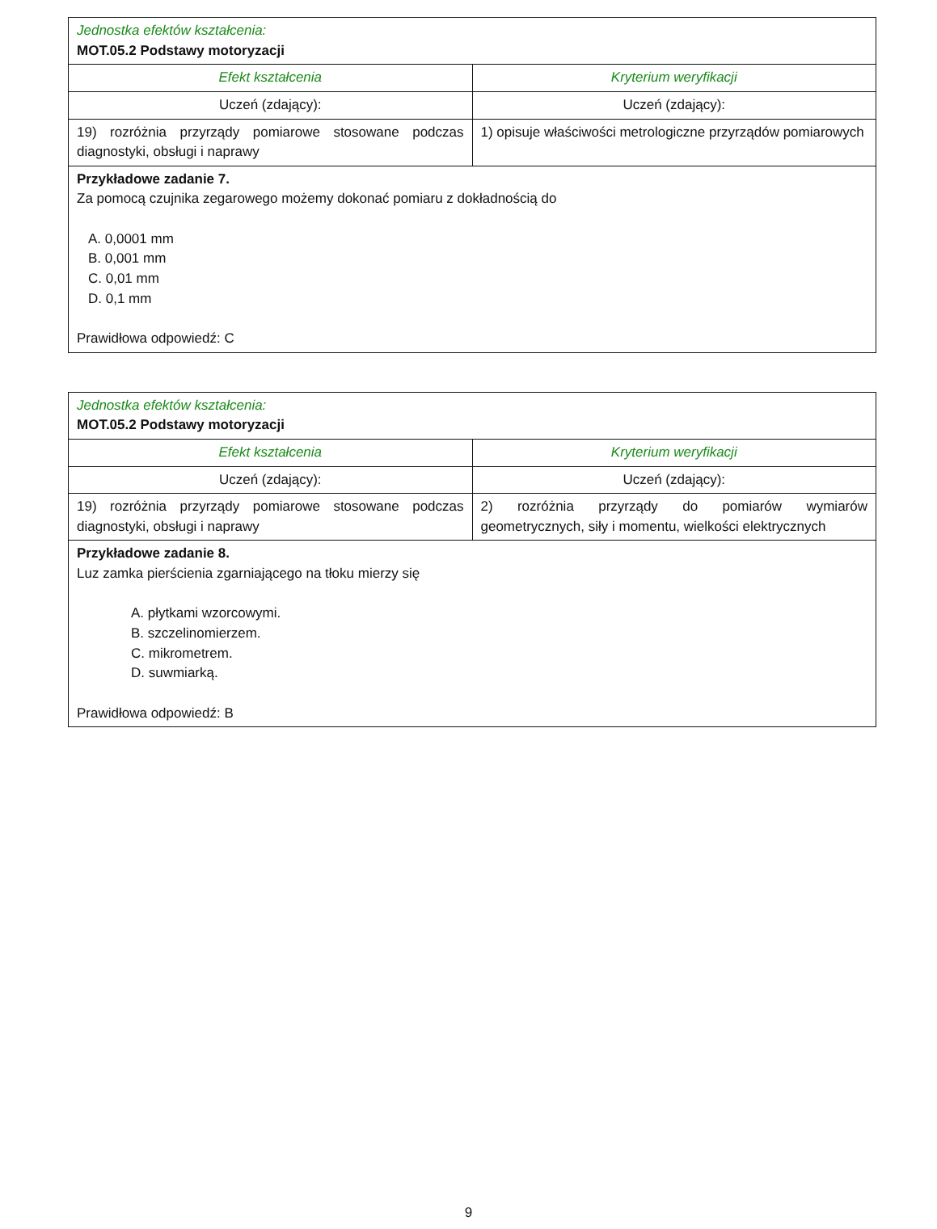| Jednostka efektów kształcenia: MOT.05.2 Podstawy motoryzacji | |
| Efekt kształcenia | Kryterium weryfikacji |
| Uczeń (zdający): | Uczeń (zdający): |
| 19) rozróżnia przyrządy pomiarowe stosowane podczas diagnostyki, obsługi i naprawy | 1) opisuje właściwości metrologiczne przyrządów pomiarowych |
| Przykładowe zadanie 7. Za pomocą czujnika zegarowego możemy dokonać pomiaru z dokładnością do A. 0,0001 mm B. 0,001 mm C. 0,01 mm D. 0,1 mm Prawidłowa odpowiedź: C | |
| Jednostka efektów kształcenia: MOT.05.2 Podstawy motoryzacji | |
| Efekt kształcenia | Kryterium weryfikacji |
| Uczeń (zdający): | Uczeń (zdający): |
| 19) rozróżnia przyrządy pomiarowe stosowane podczas diagnostyki, obsługi i naprawy | 2) rozróżnia przyrządy do pomiarów wymiarów geometrycznych, siły i momentu, wielkości elektrycznych |
| Przykładowe zadanie 8. Luz zamka pierścienia zgarniającego na tłoku mierzy się A. płytkami wzorcowymi. B. szczelinomierzem. C. mikrometrem. D. suwmiarką. Prawidłowa odpowiedź: B | |
9